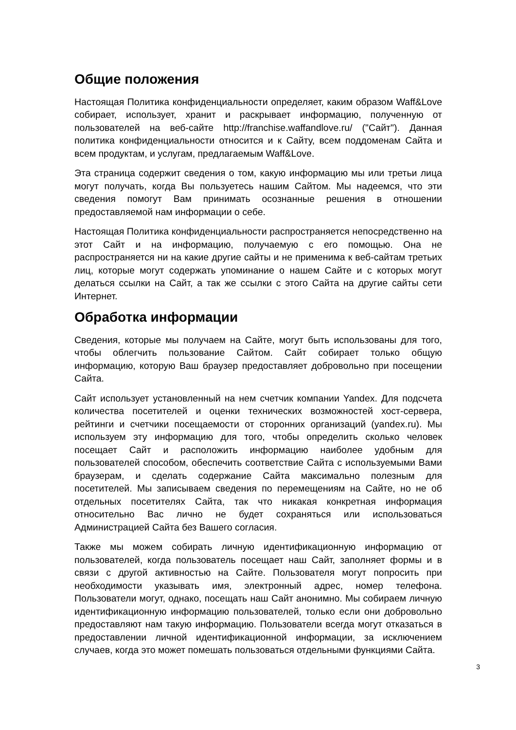Общие положения
Настоящая Политика конфиденциальности определяет, каким образом Waff&Love собирает, использует, хранит и раскрывает информацию, полученную от пользователей на веб-сайте http://franchise.waffandlove.ru/ ("Сайт"). Данная политика конфиденциальности относится и к Сайту, всем поддоменам Сайта и всем продуктам, и услугам, предлагаемым Waff&Love.
Эта страница содержит сведения о том, какую информацию мы или третьи лица могут получать, когда Вы пользуетесь нашим Сайтом. Мы надеемся, что эти сведения помогут Вам принимать осознанные решения в отношении предоставляемой нам информации о себе.
Настоящая Политика конфиденциальности распространяется непосредственно на этот Сайт и на информацию, получаемую с его помощью. Она не распространяется ни на какие другие сайты и не применима к веб-сайтам третьих лиц, которые могут содержать упоминание о нашем Сайте и с которых могут делаться ссылки на Сайт, а так же ссылки с этого Сайта на другие сайты сети Интернет.
Обработка информации
Сведения, которые мы получаем на Сайте, могут быть использованы для того, чтобы облегчить пользование Сайтом. Сайт собирает только общую информацию, которую Ваш браузер предоставляет добровольно при посещении Сайта.
Сайт использует установленный на нем счетчик компании Yandex. Для подсчета количества посетителей и оценки технических возможностей хост-сервера, рейтинги и счетчики посещаемости от сторонних организаций (yandex.ru). Мы используем эту информацию для того, чтобы определить сколько человек посещает Сайт и расположить информацию наиболее удобным для пользователей способом, обеспечить соответствие Сайта с используемыми Вами браузерам, и сделать содержание Сайта максимально полезным для посетителей. Мы записываем сведения по перемещениям на Сайте, но не об отдельных посетителях Сайта, так что никакая конкретная информация относительно Вас лично не будет сохраняться или использоваться Администрацией Сайта без Вашего согласия.
Также мы можем собирать личную идентификационную информацию от пользователей, когда пользователь посещает наш Сайт, заполняет формы и в связи с другой активностью на Сайте. Пользователя могут попросить при необходимости указывать имя, электронный адрес, номер телефона. Пользователи могут, однако, посещать наш Сайт анонимно. Мы собираем личную идентификационную информацию пользователей, только если они добровольно предоставляют нам такую информацию. Пользователи всегда могут отказаться в предоставлении личной идентификационной информации, за исключением случаев, когда это может помешать пользоваться отдельными функциями Сайта.
3